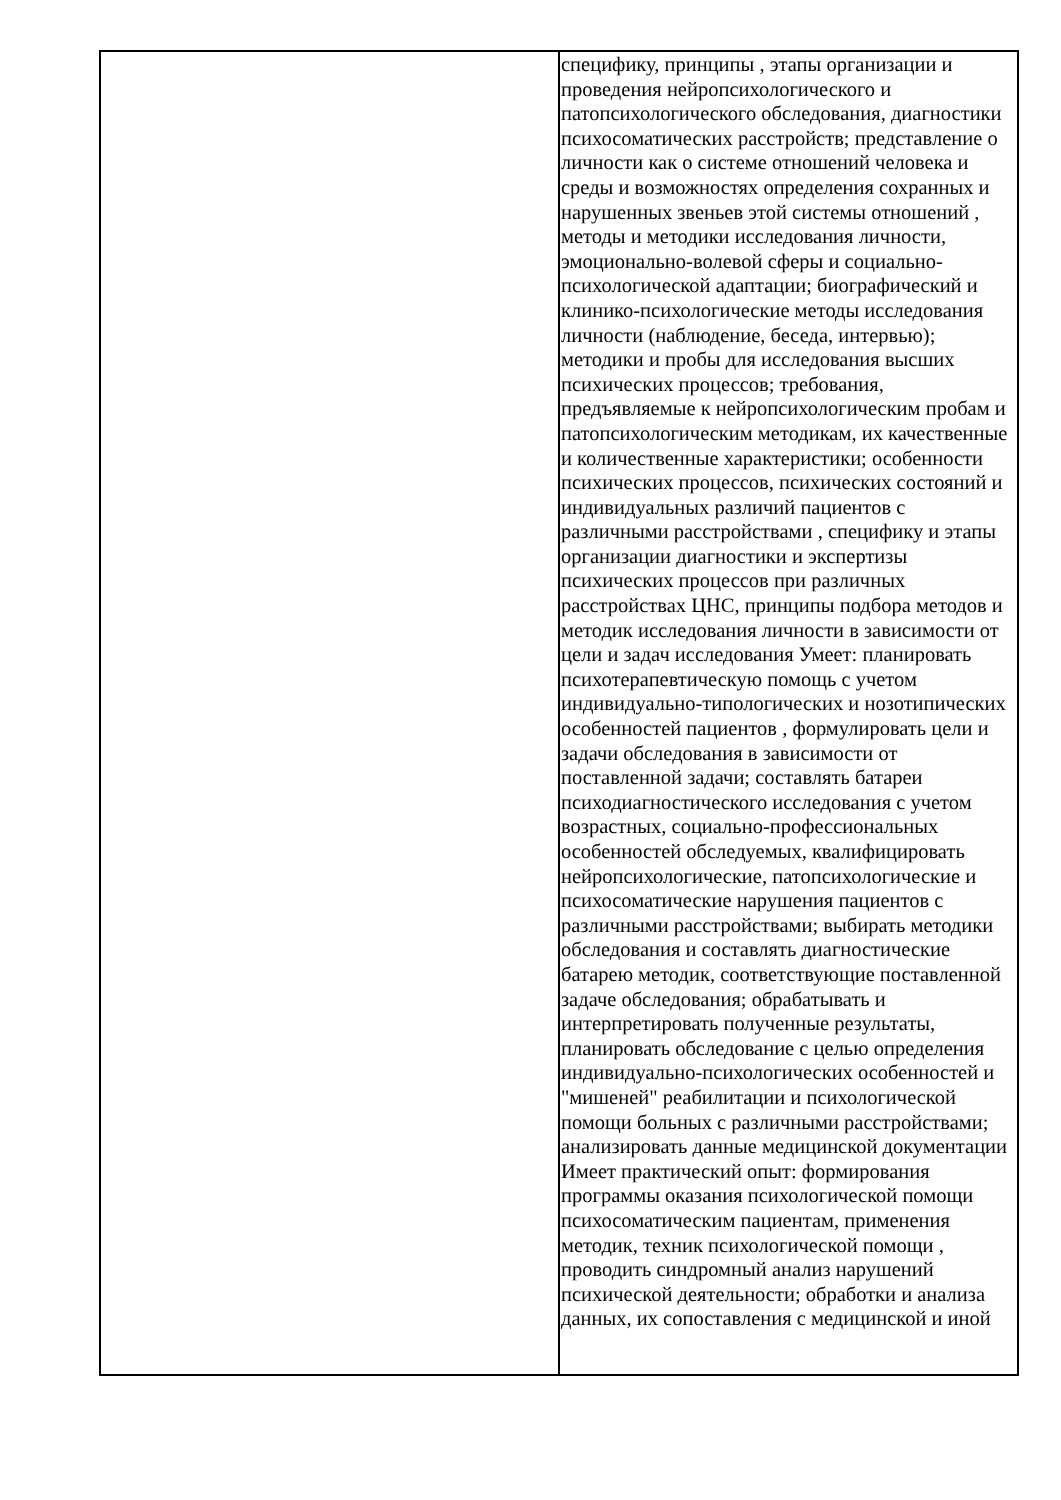| | специфику, принципы , этапы организации и проведения нейропсихологического и патопсихологического обследования, диагностики психосоматических расстройств; представление о личности как о системе отношений человека и среды и возможностях определения сохранных и нарушенных звеньев этой системы отношений , методы и методики исследования личности, эмоционально-волевой сферы и социально-психологической адаптации; биографический и клинико-психологические методы исследования личности (наблюдение, беседа, интервью); методики и пробы для исследования высших психических процессов; требования, предъявляемые к нейропсихологическим пробам и патопсихологическим методикам, их качественные и количественные характеристики; особенности психических процессов, психических состояний и индивидуальных различий пациентов с различными расстройствами , специфику и этапы организации диагностики и экспертизы психических процессов при различных расстройствах ЦНС, принципы подбора методов и методик исследования личности в зависимости от цели и задач исследования Умеет: планировать психотерапевтическую помощь с учетом индивидуально-типологических и нозотипических особенностей пациентов , формулировать цели и задачи обследования в зависимости от поставленной задачи; составлять батареи психодиагностического исследования с учетом возрастных, социально-профессиональных особенностей обследуемых, квалифицировать нейропсихологические, патопсихологические и психосоматические нарушения пациентов с различными расстройствами; выбирать методики обследования и составлять диагностические батарею методик, соответствующие поставленной задаче обследования; обрабатывать и интерпретировать полученные результаты, планировать обследование с целью определения индивидуально-психологических особенностей и "мишеней" реабилитации и психологической помощи больных с различными расстройствами; анализировать данные медицинской документации Имеет практический опыт: формирования программы оказания психологической помощи психосоматическим пациентам, применения методик, техник психологической помощи , проводить синдромный анализ нарушений психической деятельности; обработки и анализа данных, их сопоставления с медицинской и иной |